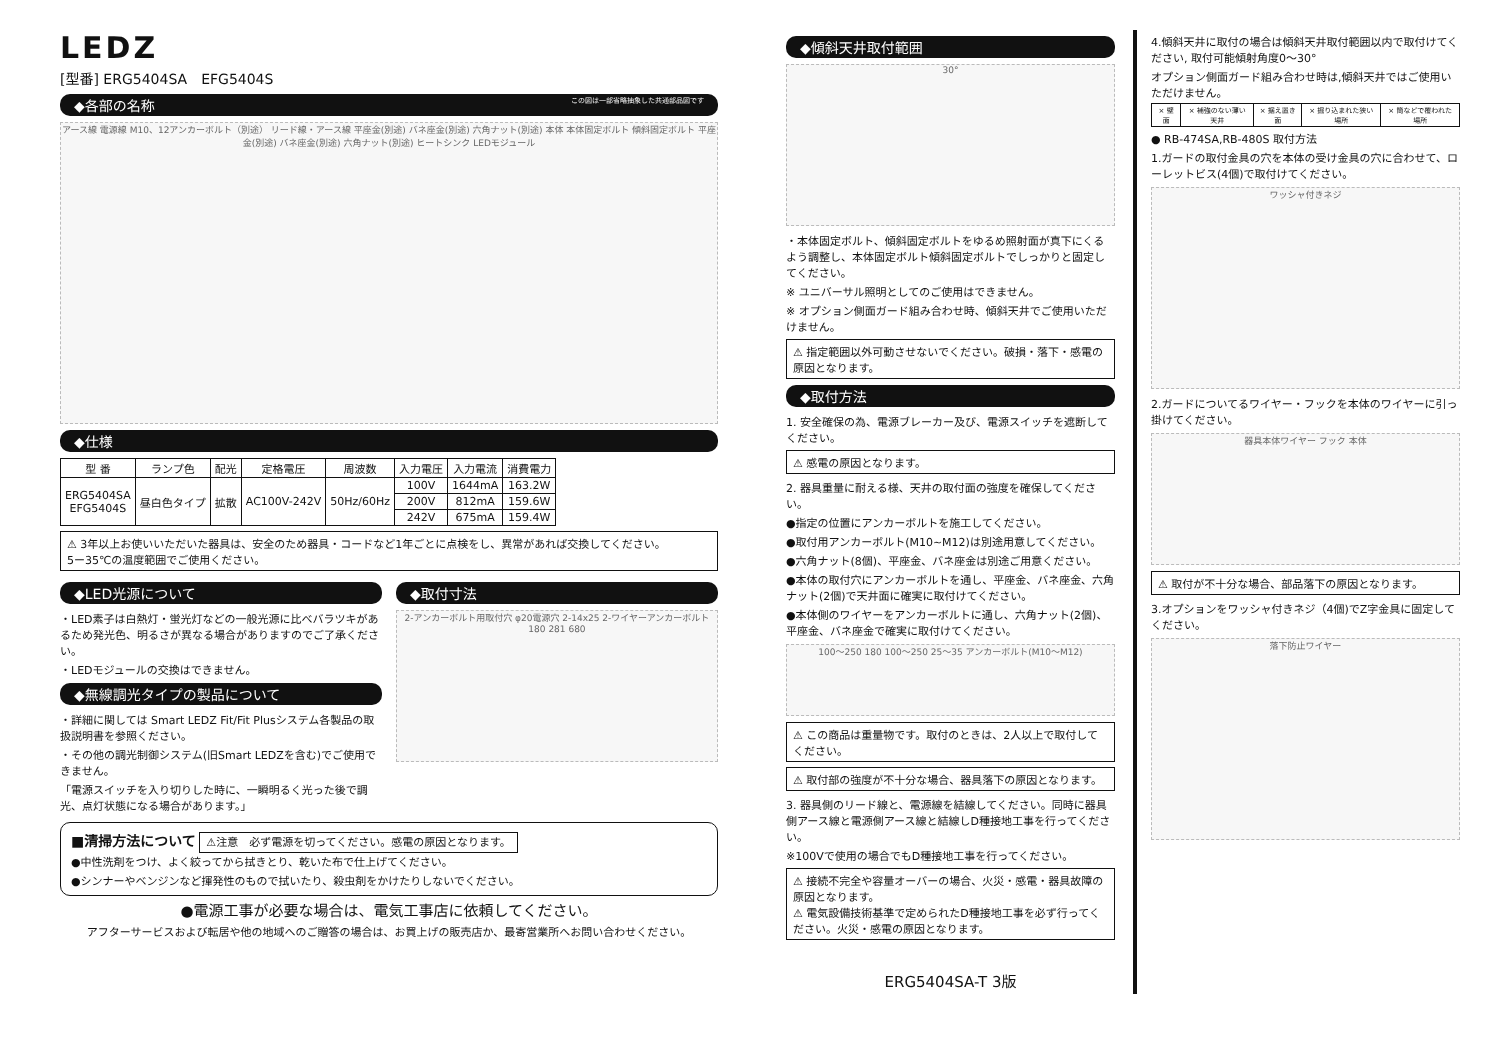LEDZ
[型番] ERG5404SA　EFG5404S
◆各部の名称 この図は一部省略抽象した共通部品図です
アース線 電源線 M10、12アンカーボルト（別途） リード線・アース線 平座金(別途) バネ座金(別途) 六角ナット(別途) 本体 本体固定ボルト 傾斜固定ボルト 平座金(別途) バネ座金(別途) 六角ナット(別途) ヒートシンク LEDモジュール
◆仕様
| 型 番 | ランプ色 | 配光 | 定格電圧 | 周波数 | 入力電圧 | 入力電流 | 消費電力 |
| --- | --- | --- | --- | --- | --- | --- | --- |
| ERG5404SA EFG5404S | 昼白色タイプ | 拡散 | AC100V-242V | 50Hz/60Hz | 100V | 1644mA | 163.2W |
| | | | | | 200V | 812mA | 159.6W |
| | | | | | 242V | 675mA | 159.4W |
⚠ 3年以上お使いいただいた器具は、安全のため器具・コードなど1年ごとに点検をし、異常があれば交換してください。
5ー35℃の温度範囲でご使用ください。
◆LED光源について
・LED素子は白熱灯・蛍光灯などの一般光源に比べバラツキがあるため発光色、明るさが異なる場合がありますのでご了承ください。
・LEDモジュールの交換はできません。
◆無線調光タイプの製品について
・詳細に関しては Smart LEDZ Fit/Fit Plusシステム各製品の取扱説明書を参照ください。
・その他の調光制御システム(旧Smart LEDZを含む)でご使用できません。
「電源スイッチを入り切りした時に、一瞬明るく光った後で調光、点灯状態になる場合があります。」
◆取付寸法
2-アンカーボルト用取付穴 φ20電源穴 2-14x25 2-ワイヤーアンカーボルト 180 281 680
■清掃方法について ⚠注意　必ず電源を切ってください。感電の原因となります。
●中性洗剤をつけ、よく絞ってから拭きとり、乾いた布で仕上げてください。
●シンナーやベンジンなど揮発性のもので拭いたり、殺虫剤をかけたりしないでください。
●電源工事が必要な場合は、電気工事店に依頼してください。
アフターサービスおよび転居や他の地域へのご贈答の場合は、お買上げの販売店か、最寄営業所へお問い合わせください。
◆傾斜天井取付範囲
30°
・本体固定ボルト、傾斜固定ボルトをゆるめ照射面が真下にくるよう調整し、本体固定ボルト傾斜固定ボルトでしっかりと固定してください。
※ ユニバーサル照明としてのご使用はできません。
※ オプション側面ガード組み合わせ時、傾斜天井でご使用いただけません。
⚠ 指定範囲以外可動させないでください。破損・落下・感電の原因となります。
◆取付方法
1. 安全確保の為、電源ブレーカー及び、電源スイッチを遮断してください。
⚠ 感電の原因となります。
2. 器具重量に耐える様、天井の取付面の強度を確保してください。
●指定の位置にアンカーボルトを施工してください。
●取付用アンカーボルト(M10~M12)は別途用意してください。
●六角ナット(8個)、平座金、バネ座金は別途ご用意ください。
●本体の取付穴にアンカーボルトを通し、平座金、バネ座金、六角ナット(2個)で天井面に確実に取付けてください。
●本体側のワイヤーをアンカーボルトに通し、六角ナット(2個)、平座金、バネ座金で確実に取付けてください。
100～250 180 100～250 25～35 アンカーボルト(M10～M12)
⚠ この商品は重量物です。取付のときは、2人以上で取付してください。
⚠ 取付部の強度が不十分な場合、器具落下の原因となります。
3. 器具側のリード線と、電源線を結線してください。同時に器具側アース線と電源側アース線と結線しD種接地工事を行ってください。
※100Vで使用の場合でもD種接地工事を行ってください。
⚠ 接続不完全や容量オーバーの場合、火災・感電・器具故障の原因となります。
⚠ 電気設備技術基準で定められたD種接地工事を必ず行ってください。火災・感電の原因となります。
ERG5404SA-T 3版
4.傾斜天井に取付の場合は傾斜天井取付範囲以内で取付けてください, 取付可能傾射角度0～30°
オプション側面ガード組み合わせ時は,傾斜天井ではご使用いただけません。
| × 壁面 | × 補強のない薄い天井 | × 据え置き面 | × 掘り込まれた狭い場所 | × 筒などで覆われた場所 |
● RB-474SA,RB-480S 取付方法
1.ガードの取付金具の穴を本体の受け金具の穴に合わせて、ローレットビス(4個)で取付けてください。
ワッシャ付きネジ
2.ガードについてるワイヤー・フックを本体のワイヤーに引っ掛けてください。
器具本体ワイヤー フック 本体
⚠ 取付が不十分な場合、部品落下の原因となります。
3.オプションをワッシャ付きネジ（4個)でZ字金具に固定してください。
落下防止ワイヤー